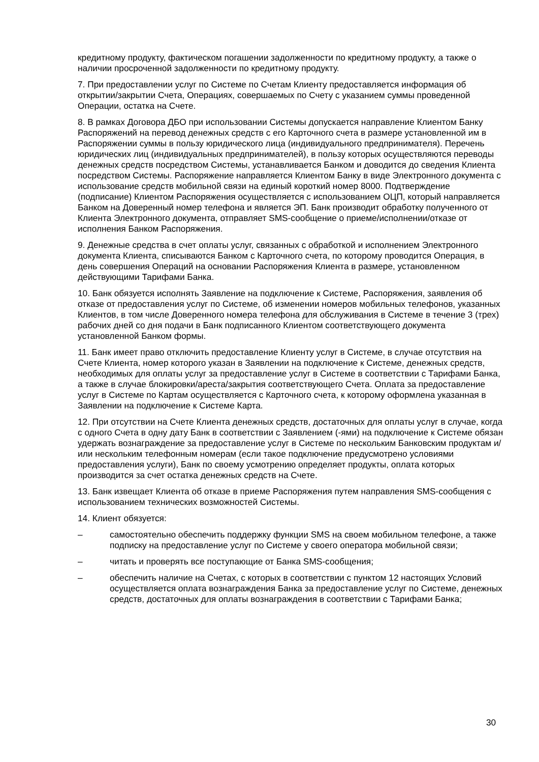кредитному продукту, фактическом погашении задолженности по кредитному продукту, а также о наличии просроченной задолженности по кредитному продукту.
7. При предоставлении услуг по Системе по Счетам Клиенту предоставляется информация об открытии/закрытии Счета, Операциях, совершаемых по Счету с указанием суммы проведенной Операции, остатка на Счете.
8. В рамках Договора ДБО при использовании Системы допускается направление Клиентом Банку Распоряжений на перевод денежных средств с его Карточного счета в размере установленной им в Распоряжении суммы в пользу юридического лица (индивидуального предпринимателя). Перечень юридических лиц (индивидуальных предпринимателей), в пользу которых осуществляются переводы денежных средств посредством Системы, устанавливается Банком и доводится до сведения Клиента посредством Системы. Распоряжение направляется Клиентом Банку в виде Электронного документа с использование средств мобильной связи на единый короткий номер 8000. Подтверждение (подписание) Клиентом Распоряжения осуществляется с использованием ОЦП, который направляется Банком на Доверенный номер телефона и является ЭП. Банк производит обработку полученного от Клиента Электронного документа, отправляет SMS-сообщение о приеме/исполнении/отказе от исполнения Банком Распоряжения.
9. Денежные средства в счет оплаты услуг, связанных с обработкой и исполнением Электронного документа Клиента, списываются Банком с Карточного счета, по которому проводится Операция, в день совершения Операций на основании Распоряжения Клиента в размере, установленном действующими Тарифами Банка.
10. Банк обязуется исполнять Заявление на подключение к Системе, Распоряжения, заявления об отказе от предоставления услуг по Системе, об изменении номеров мобильных телефонов, указанных Клиентов, в том числе Доверенного номера телефона для обслуживания в Системе в течение 3 (трех) рабочих дней со дня подачи в Банк подписанного Клиентом соответствующего документа установленной Банком формы.
11. Банк имеет право отключить предоставление Клиенту услуг в Системе, в случае отсутствия на Счете Клиента, номер которого указан в Заявлении на подключение к Системе, денежных средств, необходимых для оплаты услуг за предоставление услуг в Системе в соответствии с Тарифами Банка, а также в случае блокировки/ареста/закрытия соответствующего Счета. Оплата за предоставление услуг в Системе по Картам осуществляется с Карточного счета, к которому оформлена указанная в Заявлении на подключение к Системе Карта.
12. При отсутствии на Счете Клиента денежных средств, достаточных для оплаты услуг в случае, когда с одного Счета в одну дату Банк в соответствии с Заявлением (-ями) на подключение к Системе обязан удержать вознаграждение за предоставление услуг в Системе по нескольким Банковским продуктам и/или нескольким телефонным номерам (если такое подключение предусмотрено условиями предоставления услуги), Банк по своему усмотрению определяет продукты, оплата которых производится за счет остатка денежных средств на Счете.
13. Банк извещает Клиента об отказе в приеме Распоряжения путем направления SMS-сообщения с использованием технических возможностей Системы.
14. Клиент обязуется:
– самостоятельно обеспечить поддержку функции SMS на своем мобильном телефоне, а также подписку на предоставление услуг по Системе у своего оператора мобильной связи;
– читать и проверять все поступающие от Банка SMS-сообщения;
– обеспечить наличие на Счетах, с которых в соответствии с пунктом 12 настоящих Условий осуществляется оплата вознаграждения Банка за предоставление услуг по Системе, денежных средств, достаточных для оплаты вознаграждения в соответствии с Тарифами Банка;
30